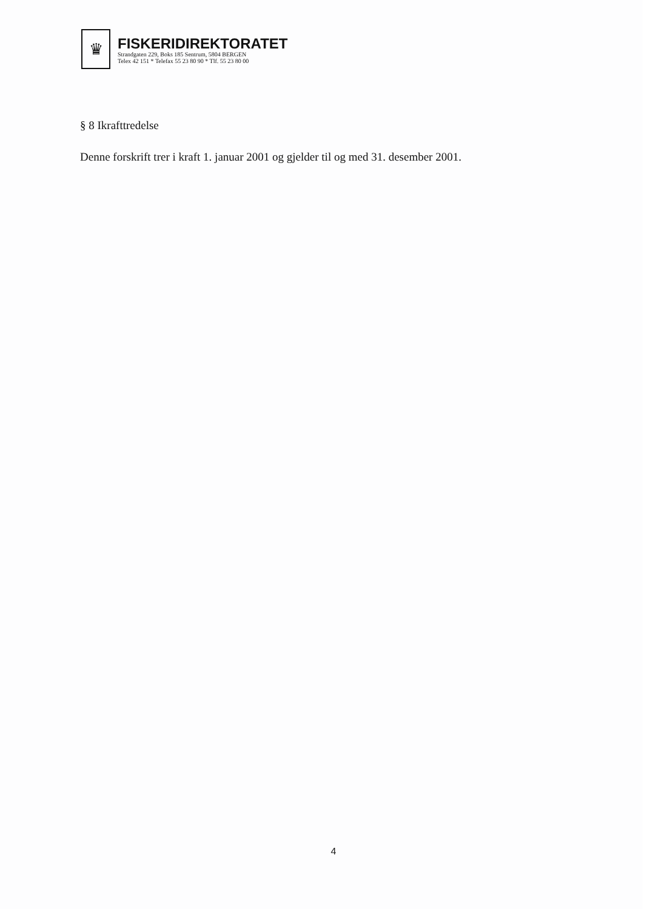♛
FISKERIDIREKTORATET
Strandgaten 229, Boks 185 Sentrum, 5804 BERGEN
Telex 42 151 * Telefax 55 23 80 90 * Tlf. 55 23 80 00
§ 8 Ikrafttredelse
Denne forskrift trer i kraft 1. januar 2001 og gjelder til og med 31. desember 2001.
4